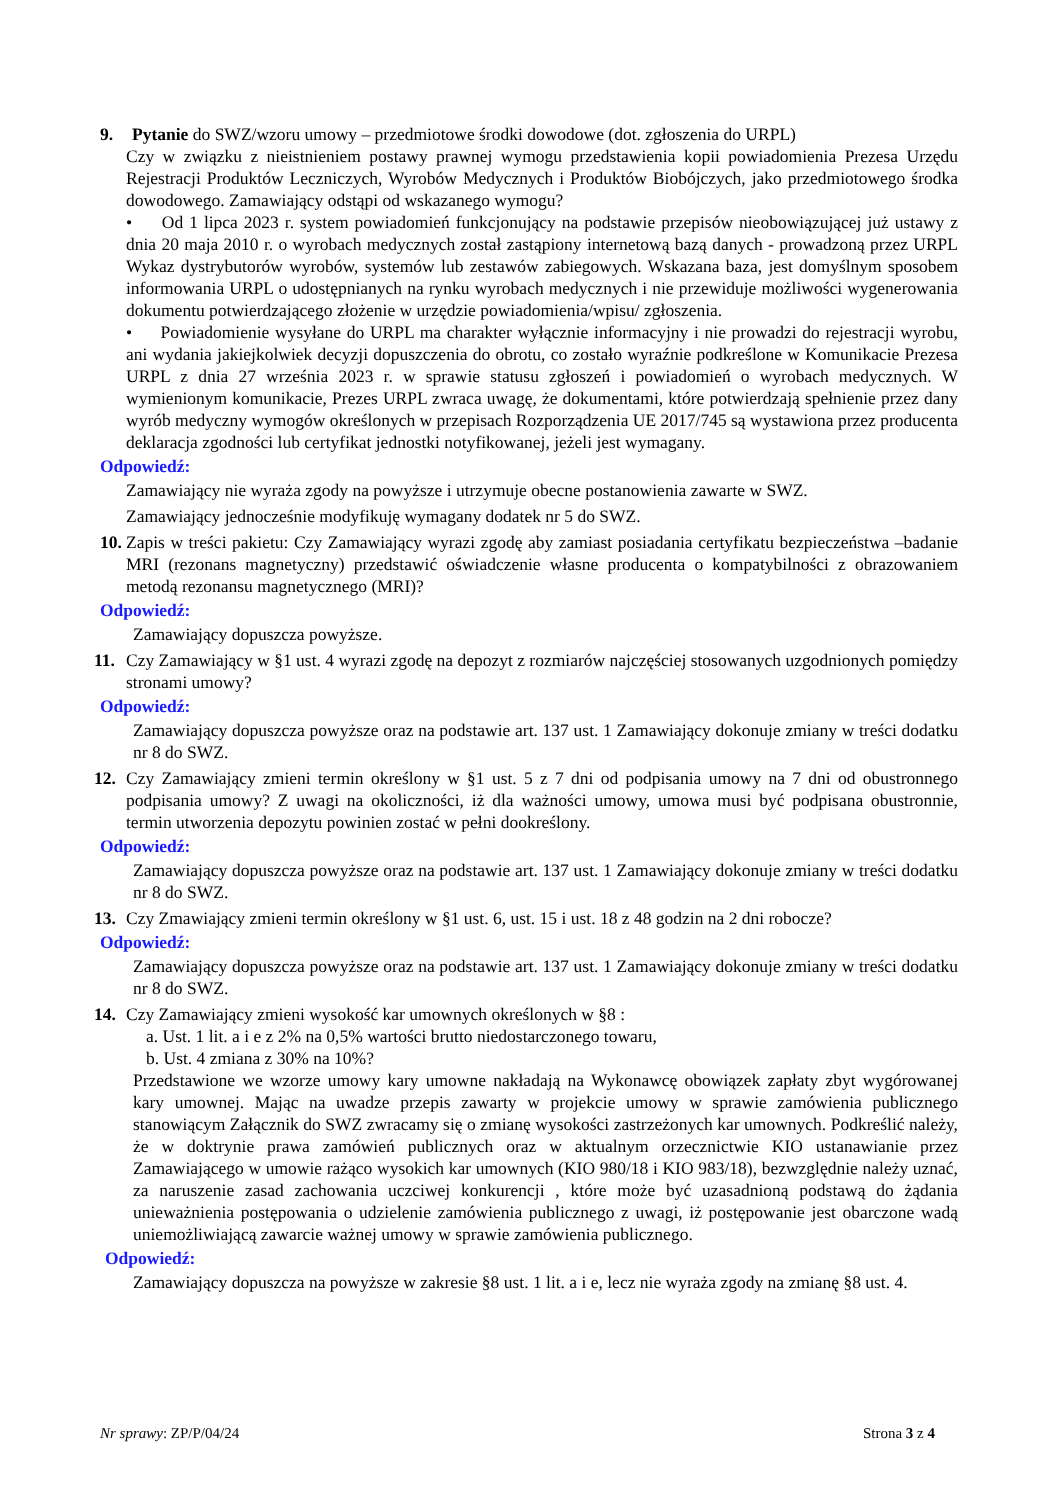9. Pytanie do SWZ/wzoru umowy – przedmiotowe środki dowodowe (dot. zgłoszenia do URPL)
Czy w związku z nieistnieniem postawy prawnej wymogu przedstawienia kopii powiadomienia Prezesa Urzędu Rejestracji Produktów Leczniczych, Wyrobów Medycznych i Produktów Biobójczych, jako przedmiotowego środka dowodowego. Zamawiający odstąpi od wskazanego wymogu?
• Od 1 lipca 2023 r. system powiadomień funkcjonujący na podstawie przepisów nieobowiązującej już ustawy z dnia 20 maja 2010 r. o wyrobach medycznych został zastąpiony internetową bazą danych - prowadzoną przez URPL Wykaz dystrybutorów wyrobów, systemów lub zestawów zabiegowych. Wskazana baza, jest domyślnym sposobem informowania URPL o udostępnianych na rynku wyrobach medycznych i nie przewiduje możliwości wygenerowania dokumentu potwierdzającego złożenie w urzędzie powiadomienia/wpisu/ zgłoszenia.
• Powiadomienie wysyłane do URPL ma charakter wyłącznie informacyjny i nie prowadzi do rejestracji wyrobu, ani wydania jakiejkolwiek decyzji dopuszczenia do obrotu, co zostało wyraźnie podkreślone w Komunikacie Prezesa URPL z dnia 27 września 2023 r. w sprawie statusu zgłoszeń i powiadomień o wyrobach medycznych. W wymienionym komunikacie, Prezes URPL zwraca uwagę, że dokumentami, które potwierdzają spełnienie przez dany wyrób medyczny wymogów określonych w przepisach Rozporządzenia UE 2017/745 są wystawiona przez producenta deklaracja zgodności lub certyfikat jednostki notyfikowanej, jeżeli jest wymagany.
Odpowiedź:
Zamawiający nie wyraża zgody na powyższe i utrzymuje obecne postanowienia zawarte w SWZ.
Zamawiający jednocześnie modyfikuję wymagany dodatek nr 5 do SWZ.
10.
Zapis w treści pakietu: Czy Zamawiający wyrazi zgodę aby zamiast posiadania certyfikatu bezpieczeństwa –badanie MRI (rezonans magnetyczny) przedstawić oświadczenie własne producenta o kompatybilności z obrazowaniem metodą rezonansu magnetycznego (MRI)?
Odpowiedź:
Zamawiający dopuszcza powyższe.
11.
Czy Zamawiający w §1 ust. 4 wyrazi zgodę na depozyt z rozmiarów najczęściej stosowanych uzgodnionych pomiędzy stronami umowy?
Odpowiedź:
Zamawiający dopuszcza powyższe oraz na podstawie art. 137 ust. 1 Zamawiający dokonuje zmiany w treści dodatku nr 8 do SWZ.
12.
Czy Zamawiający zmieni termin określony w §1 ust. 5 z 7 dni od podpisania umowy na 7 dni od obustronnego podpisania umowy? Z uwagi na okoliczności, iż dla ważności umowy, umowa musi być podpisana obustronnie, termin utworzenia depozytu powinien zostać w pełni dookreślony.
Odpowiedź:
Zamawiający dopuszcza powyższe oraz na podstawie art. 137 ust. 1 Zamawiający dokonuje zmiany w treści dodatku nr 8 do SWZ.
13.
Czy Zmawiający zmieni termin określony w §1 ust. 6, ust. 15 i ust. 18 z 48 godzin na 2 dni robocze?
Odpowiedź:
Zamawiający dopuszcza powyższe oraz na podstawie art. 137 ust. 1 Zamawiający dokonuje zmiany w treści dodatku nr 8 do SWZ.
14.
Czy Zamawiający zmieni wysokość kar umownych określonych w §8 :
a. Ust. 1 lit. a i e z 2% na 0,5% wartości brutto niedostarczonego towaru,
b. Ust. 4 zmiana z 30% na 10%?
Przedstawione we wzorze umowy kary umowne nakładają na Wykonawcę obowiązek zapłaty zbyt wygórowanej kary umownej. Mając na uwadze przepis zawarty w projekcie umowy w sprawie zamówienia publicznego stanowiącym Załącznik do SWZ zwracamy się o zmianę wysokości zastrzeżonych kar umownych. Podkreślić należy, że w doktrynie prawa zamówień publicznych oraz w aktualnym orzecznictwie KIO ustanawianie przez Zamawiającego w umowie rażąco wysokich kar umownych (KIO 980/18 i KIO 983/18), bezwzględnie należy uznać, za naruszenie zasad zachowania uczciwej konkurencji , które może być uzasadnioną podstawą do żądania unieważnienia postępowania o udzielenie zamówienia publicznego z uwagi, iż postępowanie jest obarczone wadą uniemożliwiającą zawarcie ważnej umowy w sprawie zamówienia publicznego.
Odpowiedź:
Zamawiający dopuszcza na powyższe w zakresie §8 ust. 1 lit. a i e, lecz nie wyraża zgody na zmianę §8 ust. 4.
Nr sprawy: ZP/P/04/24 Strona 3 z 4